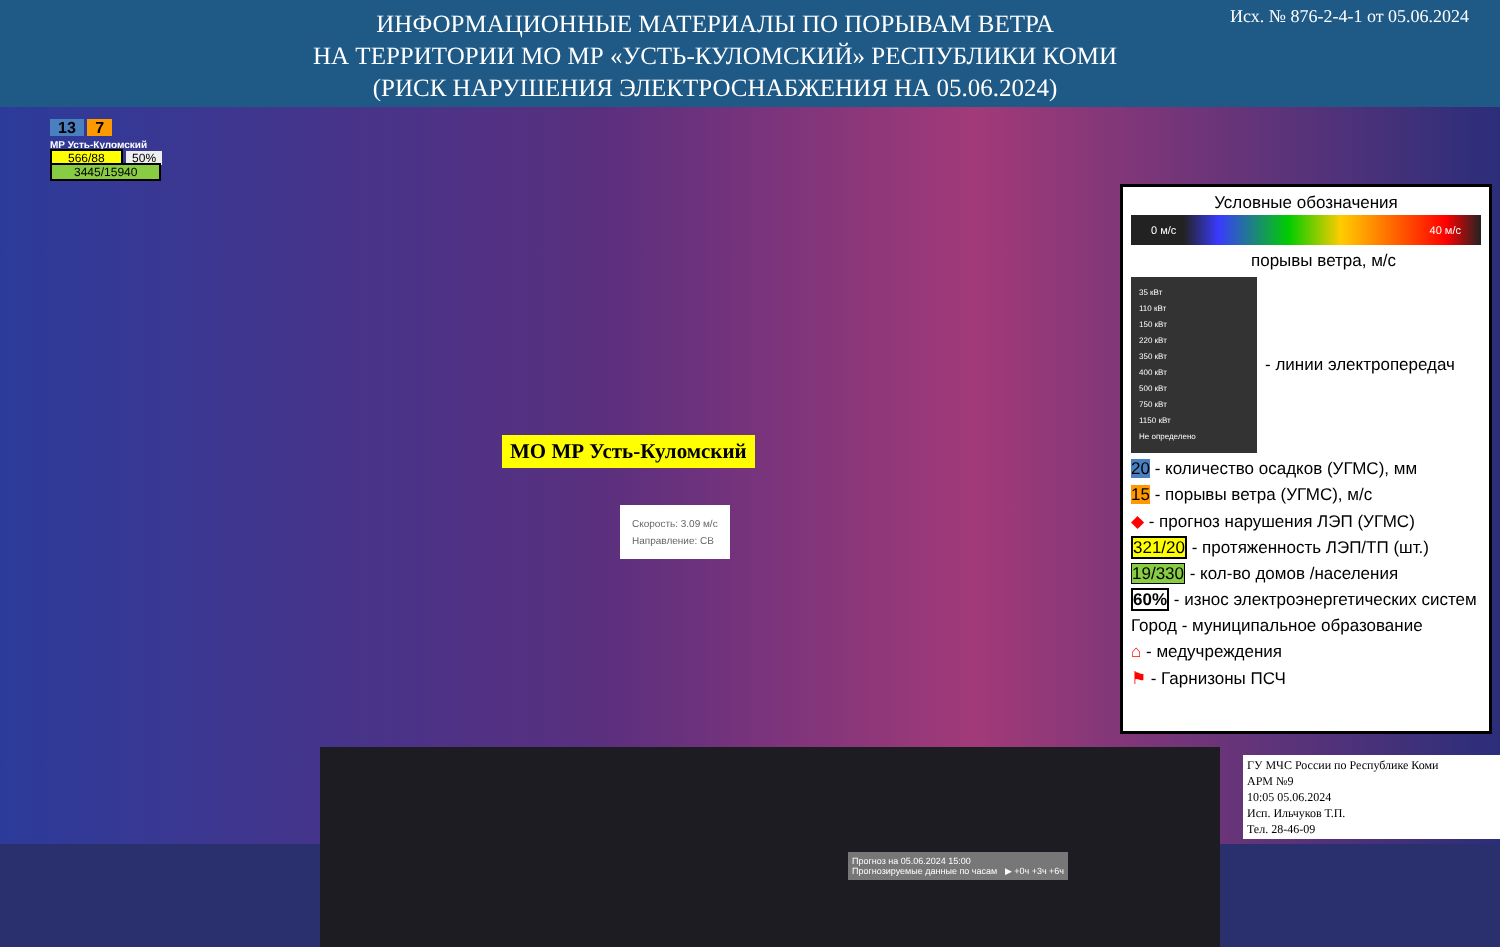ИНФОРМАЦИОННЫЕ МАТЕРИАЛЫ ПО ПОРЫВАМ ВЕТРА
НА ТЕРРИТОРИИ МО МР «УСТЬ-КУЛОМСКИЙ» РЕСПУБЛИКИ КОМИ
(РИСК НАРУШЕНИЯ ЭЛЕКТРОСНАБЖЕНИЯ НА 05.06.2024)
Исх. № 876-2-4-1 от 05.06.2024
13 7
МР Усть-Куломский
566/88 50%
3445/15940
МО МР Усть-Куломский
Скорость: 3.09 м/с
Направление: СВ
Прогноз на 05.06.2024 15:00
Прогнозируемые данные по часам ▶ +0ч +3ч +6ч
Условные обозначения
0 м/с 40 м/с
порывы ветра, м/с
35 кВт
110 кВт
150 кВт
220 кВт
350 кВт
400 кВт
500 кВт
750 кВт
1150 кВт
Не определено
- линии электропередач
20 - количество осадков (УГМС), мм
15 - порывы ветра (УГМС), м/с
◆ - прогноз нарушения ЛЭП (УГМС)
321/20 - протяженность ЛЭП/ТП (шт.)
19/330 - кол-во домов /населения
60% - износ электроэнергетических систем
Город - муниципальное образование
⌂ - медучреждения
⚑ - Гарнизоны ПСЧ
ГУ МЧС России по Республике Коми
АРМ №9
10:05 05.06.2024
Исп. Ильчуков Т.П.
Тел. 28-46-09